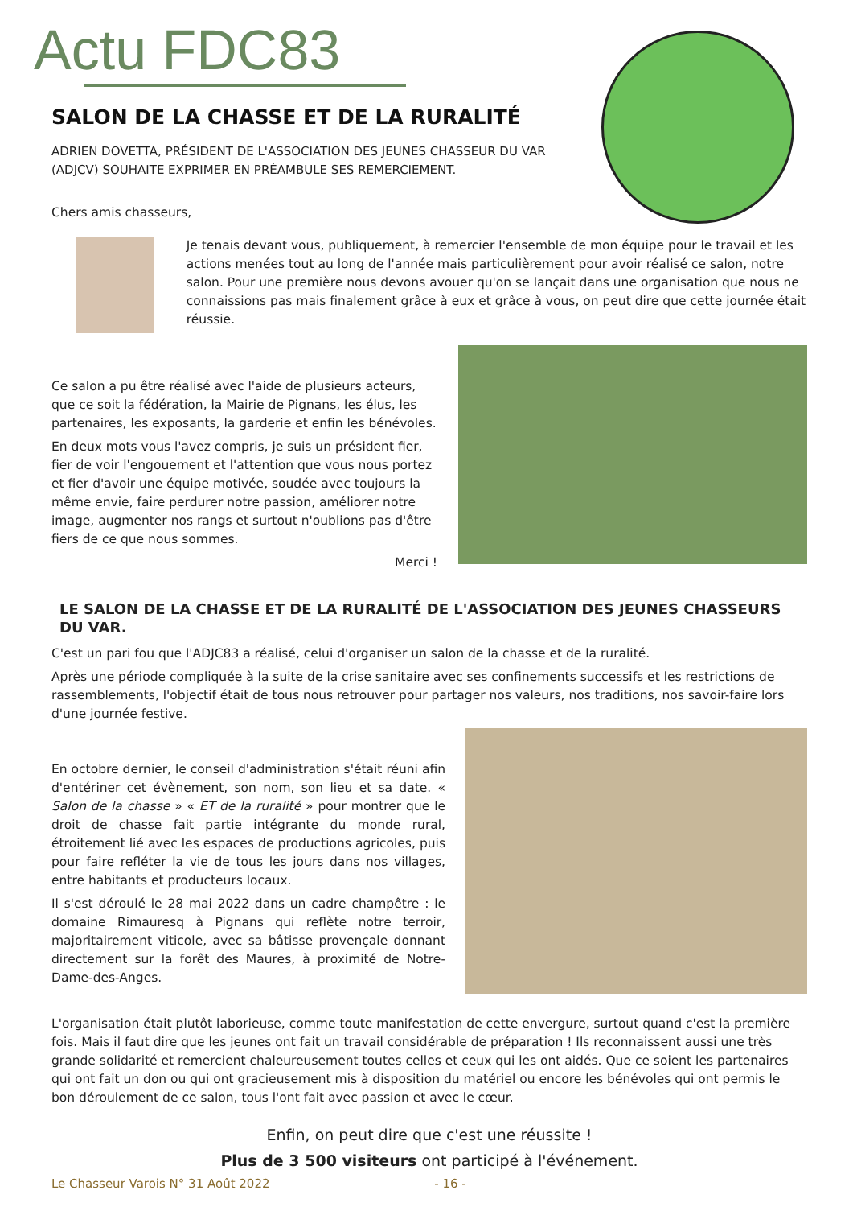Actu FDC83
SALON DE LA CHASSE ET DE LA RURALITÉ
ADRIEN DOVETTA, PRÉSIDENT DE L'ASSOCIATION DES JEUNES CHASSEUR DU VAR (ADJCV) SOUHAITE EXPRIMER EN PRÉAMBULE SES REMERCIEMENT.
Chers amis chasseurs,
Je tenais devant vous, publiquement, à remercier l'ensemble de mon équipe pour le travail et les actions menées tout au long de l'année mais particulièrement pour avoir réalisé ce salon, notre salon. Pour une première nous devons avouer qu'on se lançait dans une organisation que nous ne connaissions pas mais finalement grâce à eux et grâce à vous, on peut dire que cette journée était réussie.
Ce salon a pu être réalisé avec l'aide de plusieurs acteurs, que ce soit la fédération, la Mairie de Pignans, les élus, les partenaires, les exposants, la garderie et enfin les bénévoles.
En deux mots vous l'avez compris, je suis un président fier, fier de voir l'engouement et l'attention que vous nous portez et fier d'avoir une équipe motivée, soudée avec toujours la même envie, faire perdurer notre passion, améliorer notre image, augmenter nos rangs et surtout n'oublions pas d'être fiers de ce que nous sommes.
Merci !
LE SALON DE LA CHASSE ET DE LA RURALITÉ DE L'ASSOCIATION DES JEUNES CHASSEURS DU VAR.
C'est un pari fou que l'ADJC83 a réalisé, celui d'organiser un salon de la chasse et de la ruralité.
Après une période compliquée à la suite de la crise sanitaire avec ses confinements successifs et les restrictions de rassemblements, l'objectif était de tous nous retrouver pour partager nos valeurs, nos traditions, nos savoir-faire lors d'une journée festive.
En octobre dernier, le conseil d'administration s'était réuni afin d'entériner cet évènement, son nom, son lieu et sa date. « Salon de la chasse » « ET de la ruralité » pour montrer que le droit de chasse fait partie intégrante du monde rural, étroitement lié avec les espaces de productions agricoles, puis pour faire refléter la vie de tous les jours dans nos villages, entre habitants et producteurs locaux.
Il s'est déroulé le 28 mai 2022 dans un cadre champêtre : le domaine Rimauresq à Pignans qui reflète notre terroir, majoritairement viticole, avec sa bâtisse provençale donnant directement sur la forêt des Maures, à proximité de Notre-Dame-des-Anges.
L'organisation était plutôt laborieuse, comme toute manifestation de cette envergure, surtout quand c'est la première fois. Mais il faut dire que les jeunes ont fait un travail considérable de préparation ! Ils reconnaissent aussi une très grande solidarité et remercient chaleureusement toutes celles et ceux qui les ont aidés. Que ce soient les partenaires qui ont fait un don ou qui ont gracieusement mis à disposition du matériel ou encore les bénévoles qui ont permis le bon déroulement de ce salon, tous l'ont fait avec passion et avec le cœur.
Enfin, on peut dire que c'est une réussite !
Plus de 3 500 visiteurs ont participé à l'événement.
Le Chasseur Varois N° 31 Août 2022 - 16 -